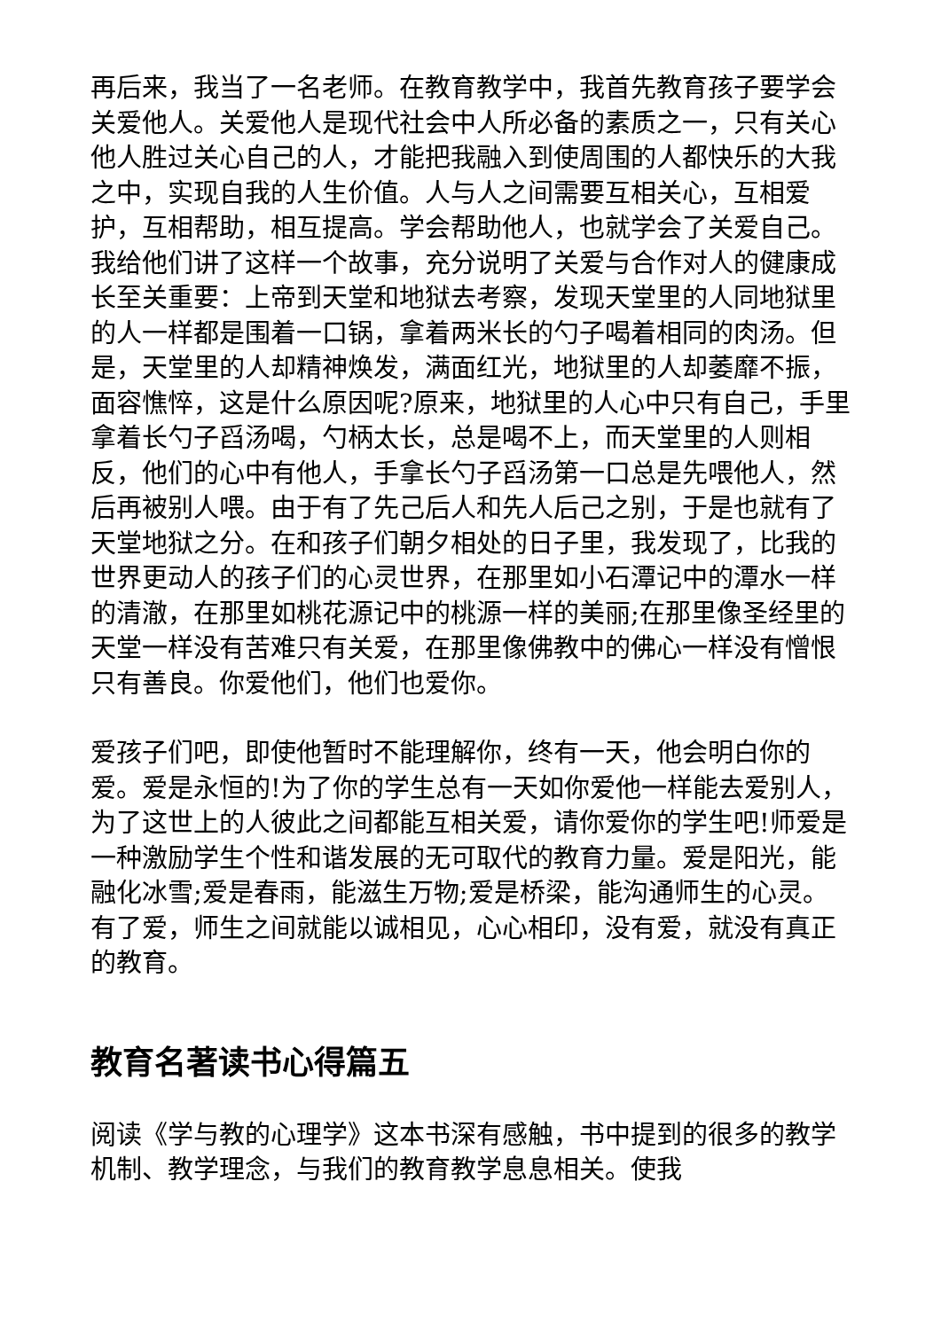再后来，我当了一名老师。在教育教学中，我首先教育孩子要学会关爱他人。关爱他人是现代社会中人所必备的素质之一，只有关心他人胜过关心自己的人，才能把我融入到使周围的人都快乐的大我之中，实现自我的人生价值。人与人之间需要互相关心，互相爱护，互相帮助，相互提高。学会帮助他人，也就学会了关爱自己。我给他们讲了这样一个故事，充分说明了关爱与合作对人的健康成长至关重要：上帝到天堂和地狱去考察，发现天堂里的人同地狱里的人一样都是围着一口锅，拿着两米长的勺子喝着相同的肉汤。但是，天堂里的人却精神焕发，满面红光，地狱里的人却萎靡不振，面容憔悴，这是什么原因呢?原来，地狱里的人心中只有自己，手里拿着长勺子舀汤喝，勺柄太长，总是喝不上，而天堂里的人则相反，他们的心中有他人，手拿长勺子舀汤第一口总是先喂他人，然后再被别人喂。由于有了先己后人和先人后己之别，于是也就有了天堂地狱之分。在和孩子们朝夕相处的日子里，我发现了，比我的世界更动人的孩子们的心灵世界，在那里如小石潭记中的潭水一样的清澈，在那里如桃花源记中的桃源一样的美丽;在那里像圣经里的天堂一样没有苦难只有关爱，在那里像佛教中的佛心一样没有憎恨只有善良。你爱他们，他们也爱你。
爱孩子们吧，即使他暂时不能理解你，终有一天，他会明白你的爱。爱是永恒的!为了你的学生总有一天如你爱他一样能去爱别人，为了这世上的人彼此之间都能互相关爱，请你爱你的学生吧!师爱是一种激励学生个性和谐发展的无可取代的教育力量。爱是阳光，能融化冰雪;爱是春雨，能滋生万物;爱是桥梁，能沟通师生的心灵。有了爱，师生之间就能以诚相见，心心相印，没有爱，就没有真正的教育。
教育名著读书心得篇五
阅读《学与教的心理学》这本书深有感触，书中提到的很多的教学机制、教学理念，与我们的教育教学息息相关。使我